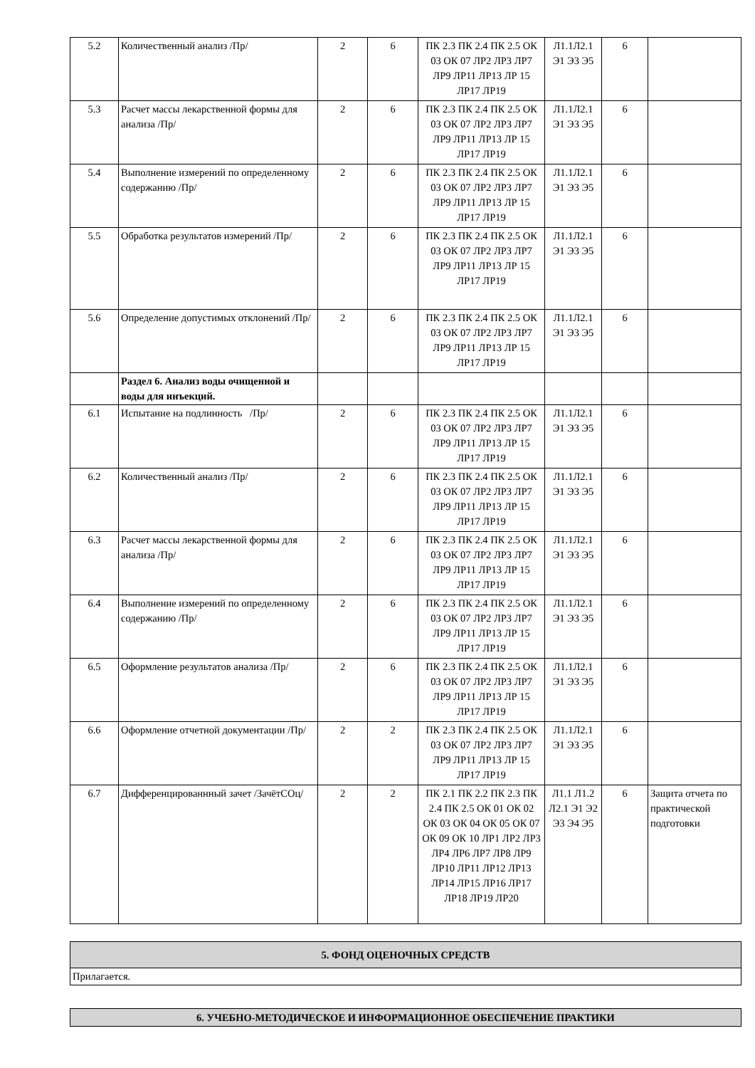| 5.2 | Количественный анализ /Пр/ | 2 | 6 | ПК 2.3 ПК 2.4 ПК 2.5 ОК 03 ОК 07 ЛР2 ЛР3 ЛР7 ЛР9 ЛР11 ЛР13 ЛР 15 ЛР17 ЛР19 | Л1.1Л2.1 Э1 Э3 Э5 | 6 | |
| 5.3 | Расчет массы лекарственной формы для анализа /Пр/ | 2 | 6 | ПК 2.3 ПК 2.4 ПК 2.5 ОК 03 ОК 07 ЛР2 ЛР3 ЛР7 ЛР9 ЛР11 ЛР13 ЛР 15 ЛР17 ЛР19 | Л1.1Л2.1 Э1 Э3 Э5 | 6 | |
| 5.4 | Выполнение измерений по определенному содержанию /Пр/ | 2 | 6 | ПК 2.3 ПК 2.4 ПК 2.5 ОК 03 ОК 07 ЛР2 ЛР3 ЛР7 ЛР9 ЛР11 ЛР13 ЛР 15 ЛР17 ЛР19 | Л1.1Л2.1 Э1 Э3 Э5 | 6 | |
| 5.5 | Обработка результатов измерений /Пр/ | 2 | 6 | ПК 2.3 ПК 2.4 ПК 2.5 ОК 03 ОК 07 ЛР2 ЛР3 ЛР7 ЛР9 ЛР11 ЛР13 ЛР 15 ЛР17 ЛР19 | Л1.1Л2.1 Э1 Э3 Э5 | 6 | |
| 5.6 | Определение допустимых отклонений /Пр/ | 2 | 6 | ПК 2.3 ПК 2.4 ПК 2.5 ОК 03 ОК 07 ЛР2 ЛР3 ЛР7 ЛР9 ЛР11 ЛР13 ЛР 15 ЛР17 ЛР19 | Л1.1Л2.1 Э1 Э3 Э5 | 6 | |
| | Раздел 6. Анализ воды очищенной и воды для инъекций. | | | | | | |
| 6.1 | Испытание на подлинность /Пр/ | 2 | 6 | ПК 2.3 ПК 2.4 ПК 2.5 ОК 03 ОК 07 ЛР2 ЛР3 ЛР7 ЛР9 ЛР11 ЛР13 ЛР 15 ЛР17 ЛР19 | Л1.1Л2.1 Э1 Э3 Э5 | 6 | |
| 6.2 | Количественный анализ /Пр/ | 2 | 6 | ПК 2.3 ПК 2.4 ПК 2.5 ОК 03 ОК 07 ЛР2 ЛР3 ЛР7 ЛР9 ЛР11 ЛР13 ЛР 15 ЛР17 ЛР19 | Л1.1Л2.1 Э1 Э3 Э5 | 6 | |
| 6.3 | Расчет массы лекарственной формы для анализа /Пр/ | 2 | 6 | ПК 2.3 ПК 2.4 ПК 2.5 ОК 03 ОК 07 ЛР2 ЛР3 ЛР7 ЛР9 ЛР11 ЛР13 ЛР 15 ЛР17 ЛР19 | Л1.1Л2.1 Э1 Э3 Э5 | 6 | |
| 6.4 | Выполнение измерений по определенному содержанию /Пр/ | 2 | 6 | ПК 2.3 ПК 2.4 ПК 2.5 ОК 03 ОК 07 ЛР2 ЛР3 ЛР7 ЛР9 ЛР11 ЛР13 ЛР 15 ЛР17 ЛР19 | Л1.1Л2.1 Э1 Э3 Э5 | 6 | |
| 6.5 | Оформление результатов анализа /Пр/ | 2 | 6 | ПК 2.3 ПК 2.4 ПК 2.5 ОК 03 ОК 07 ЛР2 ЛР3 ЛР7 ЛР9 ЛР11 ЛР13 ЛР 15 ЛР17 ЛР19 | Л1.1Л2.1 Э1 Э3 Э5 | 6 | |
| 6.6 | Оформление отчетной документации /Пр/ | 2 | 2 | ПК 2.3 ПК 2.4 ПК 2.5 ОК 03 ОК 07 ЛР2 ЛР3 ЛР7 ЛР9 ЛР11 ЛР13 ЛР 15 ЛР17 ЛР19 | Л1.1Л2.1 Э1 Э3 Э5 | 6 | |
| 6.7 | Дифференцированнный зачет /ЗачётСОц/ | 2 | 2 | ПК 2.1 ПК 2.2 ПК 2.3 ПК 2.4 ПК 2.5 ОК 01 ОК 02 ОК 03 ОК 04 ОК 05 ОК 07 ОК 09 ОК 10 ЛР1 ЛР2 ЛР3 ЛР4 ЛР6 ЛР7 ЛР8 ЛР9 ЛР10 ЛР11 ЛР12 ЛР13 ЛР14 ЛР15 ЛР16 ЛР17 ЛР18 ЛР19 ЛР20 | Л1.1 Л1.2 Л2.1 Э1 Э2 Э3 Э4 Э5 | 6 | Защита отчета по практической подготовки |
| 5. ФОНД ОЦЕНОЧНЫХ СРЕДСТВ |
| Прилагается. |
| 6. УЧЕБНО-МЕТОДИЧЕСКОЕ И ИНФОРМАЦИОННОЕ ОБЕСПЕЧЕНИЕ ПРАКТИКИ |